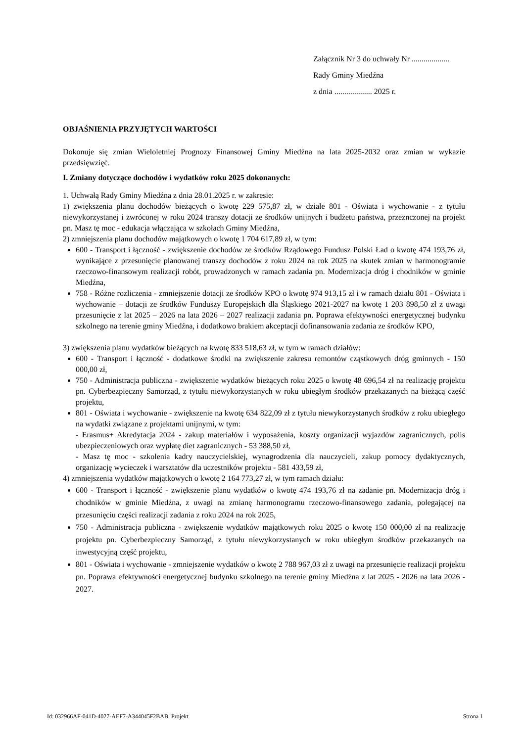Załącznik Nr 3 do uchwały Nr ...................
Rady Gminy Miedźna
z dnia ................... 2025 r.
OBJAŚNIENIA PRZYJĘTYCH WARTOŚCI
Dokonuje się zmian Wieloletniej Prognozy Finansowej Gminy Miedźna na lata 2025-2032 oraz zmian w wykazie przedsięwzięć.
I. Zmiany dotyczące dochodów i wydatków roku 2025 dokonanych:
1. Uchwałą Rady Gminy Miedźna z dnia 28.01.2025 r. w zakresie:
1) zwiększenia planu dochodów bieżących o kwotę 229 575,87 zł, w dziale 801 - Oświata i wychowanie - z tytułu niewykorzystanej i zwróconej w roku 2024 transzy dotacji ze środków unijnych i budżetu państwa, przezncz­onej na projekt pn. Masz tę moc - edukacja włączająca w szkołach Gminy Miedźna,
2) zmniejszenia planu dochodów majątkowych o kwotę 1 704 617,89 zł, w tym:
600 - Transport i łączność - zwiększenie dochodów ze środków Rządowego Fundusz Polski Ład o kwotę 474 193,76 zł, wynikające z przesunięcie planowanej transzy dochodów z roku 2024 na rok 2025 na skutek zmian w harmonogramie rzeczowo-finansowym realizacji robót, prowadzonych w ramach zadania pn. Modernizacja dróg i chodników w gminie Miedźna,
758 - Różne rozliczenia - zmniejszenie dotacji ze środków KPO o kwotę 974 913,15 zł i w ramach działu 801 - Oświata i wychowanie – dotacji ze środków Funduszy Europejskich dla Śląskiego 2021-2027 na kwotę 1 203 898,50 zł z uwagi przesunięcie z lat 2025 – 2026 na lata 2026 – 2027 realizacji zadania pn. Poprawa efektywności energetycznej budynku szkolnego na terenie gminy Miedźna, i dodatkowo brakiem akceptacji dofinansowania zadania ze środków KPO,
3) zwiększenia planu wydatków bieżących na kwotę 833 518,63 zł, w tym w ramach działów:
600 - Transport i łączność - dodatkowe środki na zwiększenie zakresu remontów cząstkowych dróg gminnych - 150 000,00 zł,
750 - Administracja publiczna - zwiększenie wydatków bieżących roku 2025 o kwotę 48 696,54 zł na realizację projektu pn. Cyberbezpieczny Samorząd, z tytułu niewykorzystanych w roku ubiegłym środków przekazanych na bieżącą część projektu,
801 - Oświata i wychowanie - zwiększenie na kwotę 634 822,09 zł z tytułu niewykorzystanych środków z roku ubiegłego na wydatki związane z projektami unijnymi, w tym:
- Erasmus+ Akredytacja 2024 - zakup materiałów i wyposażenia, koszty organizacji wyjazdów zagranicznych, polis ubezpieczeniowych oraz wypłatę diet zagranicznych - 53 388,50 zł,
- Masz tę moc - szkolenia kadry nauczycielskiej, wynagrodzenia dla nauczycieli, zakup pomocy dydaktycznych, organizację wycieczek i warsztatów dla uczestników projektu - 581 433,59 zł,
4) zmniejszenia wydatków majątkowych o kwotę 2 164 773,27 zł, w tym ramach działu:
600 - Transport i łączność - zwiększenie planu wydatków o kwotę 474 193,76 zł na zadanie pn. Modernizacja dróg i chodników w gminie Miedźna, z uwagi na zmianę harmonogramu rzeczowo-finansowego zadania, polegającej na przesunięciu części realizacji zadania z roku 2024 na rok 2025,
750 - Administracja publiczna - zwiększenie wydatków majątkowych roku 2025 o kwotę 150 000,00 zł na realizację projektu pn. Cyberbezpieczny Samorząd, z tytułu niewykorzystanych w roku ubiegłym środków przekazanych na inwestycyjną część projektu,
801 - Oświata i wychowanie - zmniejszenie wydatków o kwotę 2 788 967,03 zł z uwagi na przesunięcie realizacji projektu pn. Poprawa efektywności energetycznej budynku szkolnego na terenie gminy Miedźna z lat 2025 - 2026 na lata 2026 - 2027.
Id: 032966AF-041D-4027-AEF7-A344045F2BAB. Projekt Strona 1